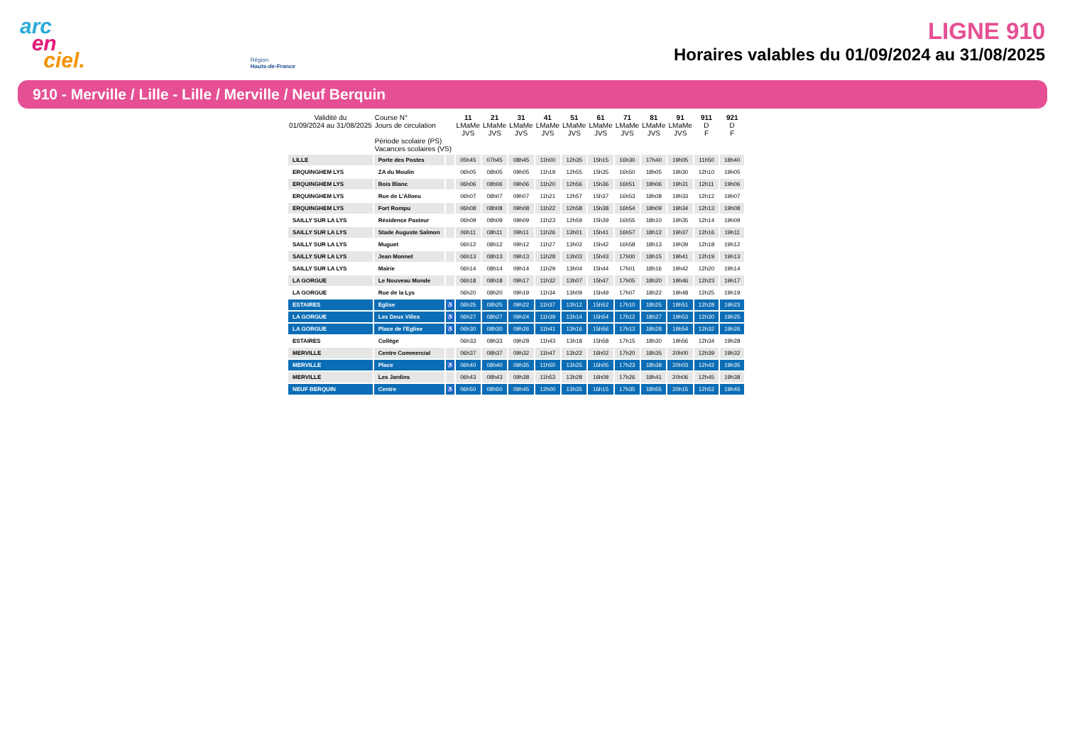arc
en
ciel.
Région
Hauts-de-France
LIGNE 910
Horaires valables du 01/09/2024 au 31/08/2025
910 - Merville / Lille - Lille / Merville / Neuf Berquin
| Validité du 01/09/2024 au 31/08/2025 | Course N° Jours de circulation Période scolaire (PS) Vacances scolaires (VS) | | 11 LMaMe JVS | 21 LMaMe JVS | 31 LMaMe JVS | 41 LMaMe JVS | 51 LMaMe JVS | 61 LMaMe JVS | 71 LMaMe JVS | 81 LMaMe JVS | 91 LMaMe JVS | 911 D F | 921 D F |
| --- | --- | --- | --- | --- | --- | --- | --- | --- | --- | --- | --- | --- | --- |
| LILLE | Porte des Postes | | 05h45 | 07h45 | 08h45 | 11h00 | 12h35 | 15h15 | 16h30 | 17h40 | 19h05 | 11h50 | 18h40 |
| ERQUINGHEM LYS | ZA du Moulin | | 06h05 | 08h05 | 09h05 | 11h19 | 12h55 | 15h35 | 16h50 | 18h05 | 19h30 | 12h10 | 19h05 |
| ERQUINGHEM LYS | Bois Blanc | | 06h06 | 08h06 | 09h06 | 11h20 | 12h56 | 15h36 | 16h51 | 18h06 | 19h31 | 12h11 | 19h06 |
| ERQUINGHEM LYS | Rue de L'Alloeu | | 06h07 | 08h07 | 09h07 | 11h21 | 12h57 | 15h37 | 16h53 | 18h08 | 19h33 | 12h12 | 19h07 |
| ERQUINGHEM LYS | Fort Rompu | | 06h08 | 08h08 | 09h08 | 11h22 | 12h58 | 15h38 | 16h54 | 18h09 | 19h34 | 12h13 | 19h08 |
| SAILLY SUR LA LYS | Résidence Pasteur | | 06h09 | 08h09 | 09h09 | 11h23 | 12h59 | 15h39 | 16h55 | 18h10 | 19h35 | 12h14 | 19h09 |
| SAILLY SUR LA LYS | Stade Auguste Salmon | | 06h11 | 08h11 | 09h11 | 11h26 | 13h01 | 15h41 | 16h57 | 18h12 | 19h37 | 12h16 | 19h11 |
| SAILLY SUR LA LYS | Muguet | | 06h12 | 08h12 | 09h12 | 11h27 | 13h02 | 15h42 | 16h58 | 18h13 | 19h39 | 12h18 | 19h12 |
| SAILLY SUR LA LYS | Jean Monnet | | 06h13 | 08h13 | 09h13 | 11h28 | 13h03 | 15h43 | 17h00 | 18h15 | 19h41 | 12h19 | 19h13 |
| SAILLY SUR LA LYS | Mairie | | 06h14 | 08h14 | 09h14 | 11h29 | 13h04 | 15h44 | 17h01 | 18h16 | 19h42 | 12h20 | 19h14 |
| LA GORGUE | Le Nouveau Monde | | 06h18 | 08h18 | 09h17 | 11h32 | 13h07 | 15h47 | 17h05 | 18h20 | 19h46 | 12h23 | 19h17 |
| LA GORGUE | Rue de la Lys | | 06h20 | 08h20 | 09h19 | 11h34 | 13h09 | 15h49 | 17h07 | 18h22 | 19h48 | 12h25 | 19h19 |
| ESTAIRES | Eglise | ♿ | 06h25 | 08h25 | 09h22 | 11h37 | 13h12 | 15h52 | 17h10 | 18h25 | 19h51 | 12h28 | 19h23 |
| LA GORGUE | Les Deux Villes | ♿ | 06h27 | 08h27 | 09h24 | 11h39 | 13h14 | 15h54 | 17h12 | 18h27 | 19h53 | 12h30 | 19h25 |
| LA GORGUE | Place de l'Eglise | ♿ | 06h30 | 08h30 | 09h26 | 11h41 | 13h16 | 15h56 | 17h13 | 18h28 | 19h54 | 12h32 | 19h26 |
| ESTAIRES | Collège | | 06h33 | 08h33 | 09h28 | 11h43 | 13h18 | 15h58 | 17h15 | 18h30 | 19h56 | 12h34 | 19h28 |
| MERVILLE | Centre Commercial | | 06h37 | 08h37 | 09h32 | 11h47 | 13h22 | 16h02 | 17h20 | 18h35 | 20h00 | 12h39 | 19h32 |
| MERVILLE | Place | ♿ | 06h40 | 08h40 | 09h35 | 11h50 | 13h25 | 16h05 | 17h23 | 18h38 | 20h03 | 12h42 | 19h35 |
| MERVILLE | Les Jardins | | 06h43 | 08h43 | 09h38 | 11h53 | 13h28 | 16h08 | 17h26 | 18h41 | 20h06 | 12h45 | 19h38 |
| NEUF BERQUIN | Centre | ♿ | 06h50 | 08h50 | 09h45 | 12h00 | 13h35 | 16h15 | 17h35 | 18h55 | 20h15 | 12h52 | 19h45 |